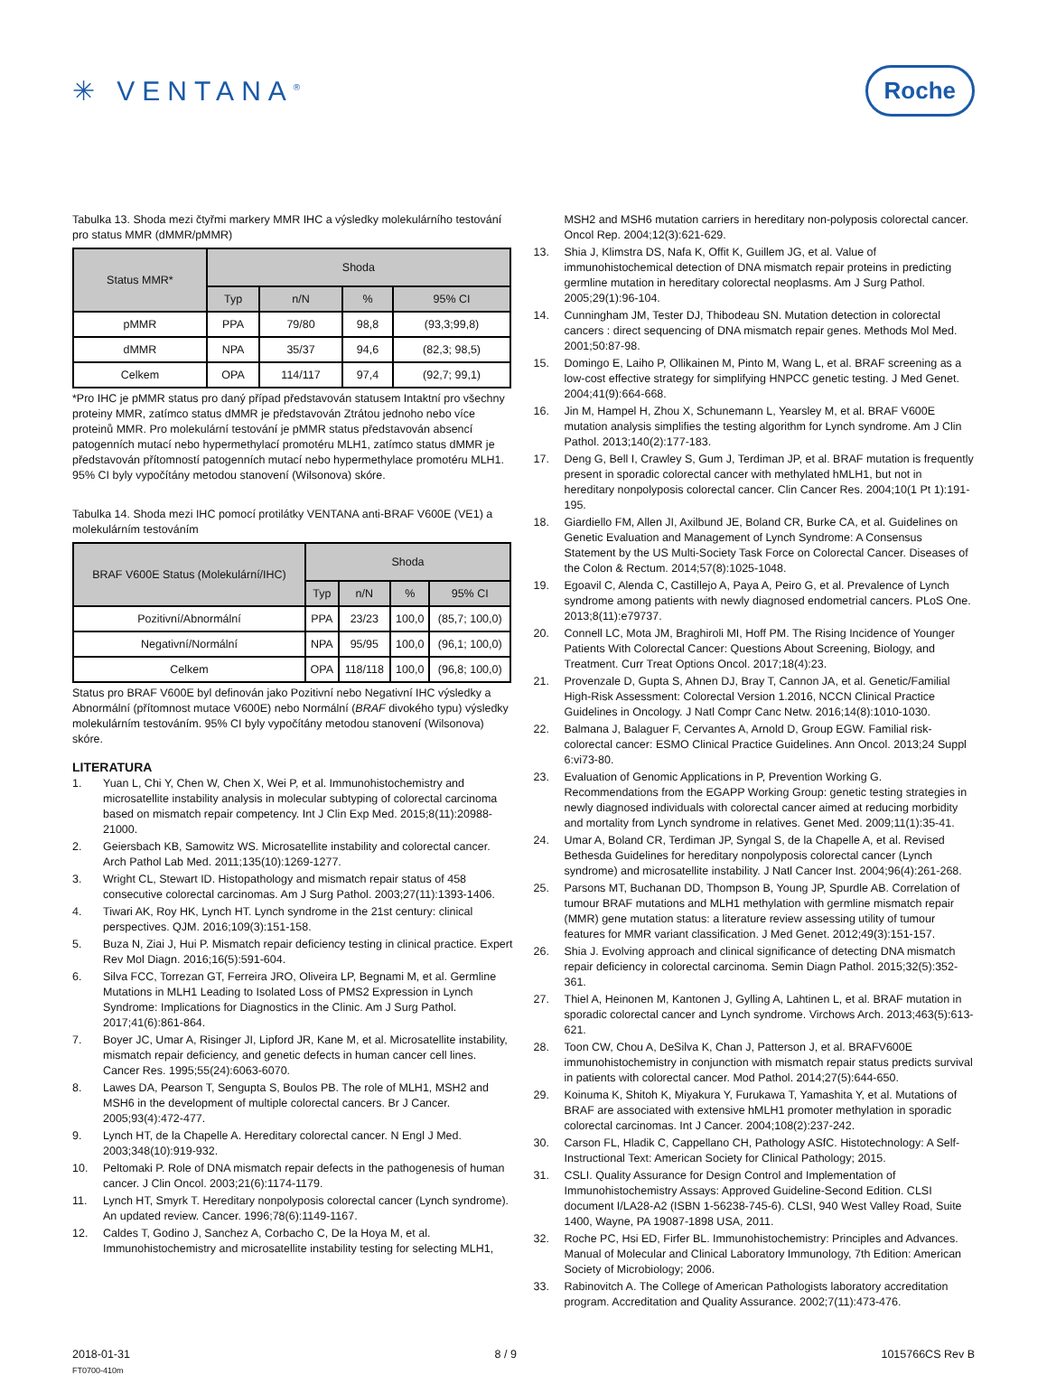✳ VENTANA<sup>®</sup>
Roche
Tabulka 13. Shoda mezi čtyřmi markery MMR IHC a výsledky molekulárního testování pro status MMR (dMMR/pMMR)
| Status MMR* | Shoda | | | |
| --- | --- | --- | --- | --- |
| | Typ | n/N | % | 95% CI |
| pMMR | PPA | 79/80 | 98,8 | (93,3;99,8) |
| dMMR | NPA | 35/37 | 94,6 | (82,3; 98,5) |
| Celkem | OPA | 114/117 | 97,4 | (92,7; 99,1) |
*Pro IHC je pMMR status pro daný případ představován statusem Intaktní pro všechny proteiny MMR, zatímco status dMMR je představován Ztrátou jednoho nebo více proteinů MMR. Pro molekulární testování je pMMR status představován absencí patogenních mutací nebo hypermethylací promotéru MLH1, zatímco status dMMR je představován přítomností patogenních mutací nebo hypermethylace promotéru MLH1. 95% CI byly vypočítány metodou stanovení (Wilsonova) skóre.
Tabulka 14. Shoda mezi IHC pomocí protilátky VENTANA anti-BRAF V600E (VE1) a molekulárním testováním
| BRAF V600E Status (Molekulární/IHC) | Shoda | | | |
| --- | --- | --- | --- | --- |
| | Typ | n/N | % | 95% CI |
| Pozitivní/Abnormální | PPA | 23/23 | 100,0 | (85,7; 100,0) |
| Negativní/Normální | NPA | 95/95 | 100,0 | (96,1; 100,0) |
| Celkem | OPA | 118/118 | 100,0 | (96,8; 100,0) |
Status pro BRAF V600E byl definován jako Pozitivní nebo Negativní IHC výsledky a Abnormální (přítomnost mutace V600E) nebo Normální (BRAF divokého typu) výsledky molekulárním testováním. 95% CI byly vypočítány metodou stanovení (Wilsonova) skóre.
LITERATURA
1. Yuan L, Chi Y, Chen W, Chen X, Wei P, et al. Immunohistochemistry and microsatellite instability analysis in molecular subtyping of colorectal carcinoma based on mismatch repair competency. Int J Clin Exp Med. 2015;8(11):20988-21000.
2. Geiersbach KB, Samowitz WS. Microsatellite instability and colorectal cancer. Arch Pathol Lab Med. 2011;135(10):1269-1277.
3. Wright CL, Stewart ID. Histopathology and mismatch repair status of 458 consecutive colorectal carcinomas. Am J Surg Pathol. 2003;27(11):1393-1406.
4. Tiwari AK, Roy HK, Lynch HT. Lynch syndrome in the 21st century: clinical perspectives. QJM. 2016;109(3):151-158.
5. Buza N, Ziai J, Hui P. Mismatch repair deficiency testing in clinical practice. Expert Rev Mol Diagn. 2016;16(5):591-604.
6. Silva FCC, Torrezan GT, Ferreira JRO, Oliveira LP, Begnami M, et al. Germline Mutations in MLH1 Leading to Isolated Loss of PMS2 Expression in Lynch Syndrome: Implications for Diagnostics in the Clinic. Am J Surg Pathol. 2017;41(6):861-864.
7. Boyer JC, Umar A, Risinger JI, Lipford JR, Kane M, et al. Microsatellite instability, mismatch repair deficiency, and genetic defects in human cancer cell lines. Cancer Res. 1995;55(24):6063-6070.
8. Lawes DA, Pearson T, Sengupta S, Boulos PB. The role of MLH1, MSH2 and MSH6 in the development of multiple colorectal cancers. Br J Cancer. 2005;93(4):472-477.
9. Lynch HT, de la Chapelle A. Hereditary colorectal cancer. N Engl J Med. 2003;348(10):919-932.
10. Peltomaki P. Role of DNA mismatch repair defects in the pathogenesis of human cancer. J Clin Oncol. 2003;21(6):1174-1179.
11. Lynch HT, Smyrk T. Hereditary nonpolyposis colorectal cancer (Lynch syndrome). An updated review. Cancer. 1996;78(6):1149-1167.
12. Caldes T, Godino J, Sanchez A, Corbacho C, De la Hoya M, et al. Immunohistochemistry and microsatellite instability testing for selecting MLH1,
MSH2 and MSH6 mutation carriers in hereditary non-polyposis colorectal cancer. Oncol Rep. 2004;12(3):621-629.
13. Shia J, Klimstra DS, Nafa K, Offit K, Guillem JG, et al. Value of immunohistochemical detection of DNA mismatch repair proteins in predicting germline mutation in hereditary colorectal neoplasms. Am J Surg Pathol. 2005;29(1):96-104.
14. Cunningham JM, Tester DJ, Thibodeau SN. Mutation detection in colorectal cancers : direct sequencing of DNA mismatch repair genes. Methods Mol Med. 2001;50:87-98.
15. Domingo E, Laiho P, Ollikainen M, Pinto M, Wang L, et al. BRAF screening as a low-cost effective strategy for simplifying HNPCC genetic testing. J Med Genet. 2004;41(9):664-668.
16. Jin M, Hampel H, Zhou X, Schunemann L, Yearsley M, et al. BRAF V600E mutation analysis simplifies the testing algorithm for Lynch syndrome. Am J Clin Pathol. 2013;140(2):177-183.
17. Deng G, Bell I, Crawley S, Gum J, Terdiman JP, et al. BRAF mutation is frequently present in sporadic colorectal cancer with methylated hMLH1, but not in hereditary nonpolyposis colorectal cancer. Clin Cancer Res. 2004;10(1 Pt 1):191-195.
18. Giardiello FM, Allen JI, Axilbund JE, Boland CR, Burke CA, et al. Guidelines on Genetic Evaluation and Management of Lynch Syndrome: A Consensus Statement by the US Multi-Society Task Force on Colorectal Cancer. Diseases of the Colon & Rectum. 2014;57(8):1025-1048.
19. Egoavil C, Alenda C, Castillejo A, Paya A, Peiro G, et al. Prevalence of Lynch syndrome among patients with newly diagnosed endometrial cancers. PLoS One. 2013;8(11):e79737.
20. Connell LC, Mota JM, Braghiroli MI, Hoff PM. The Rising Incidence of Younger Patients With Colorectal Cancer: Questions About Screening, Biology, and Treatment. Curr Treat Options Oncol. 2017;18(4):23.
21. Provenzale D, Gupta S, Ahnen DJ, Bray T, Cannon JA, et al. Genetic/Familial High-Risk Assessment: Colorectal Version 1.2016, NCCN Clinical Practice Guidelines in Oncology. J Natl Compr Canc Netw. 2016;14(8):1010-1030.
22. Balmana J, Balaguer F, Cervantes A, Arnold D, Group EGW. Familial risk-colorectal cancer: ESMO Clinical Practice Guidelines. Ann Oncol. 2013;24 Suppl 6:vi73-80.
23. Evaluation of Genomic Applications in P, Prevention Working G. Recommendations from the EGAPP Working Group: genetic testing strategies in newly diagnosed individuals with colorectal cancer aimed at reducing morbidity and mortality from Lynch syndrome in relatives. Genet Med. 2009;11(1):35-41.
24. Umar A, Boland CR, Terdiman JP, Syngal S, de la Chapelle A, et al. Revised Bethesda Guidelines for hereditary nonpolyposis colorectal cancer (Lynch syndrome) and microsatellite instability. J Natl Cancer Inst. 2004;96(4):261-268.
25. Parsons MT, Buchanan DD, Thompson B, Young JP, Spurdle AB. Correlation of tumour BRAF mutations and MLH1 methylation with germline mismatch repair (MMR) gene mutation status: a literature review assessing utility of tumour features for MMR variant classification. J Med Genet. 2012;49(3):151-157.
26. Shia J. Evolving approach and clinical significance of detecting DNA mismatch repair deficiency in colorectal carcinoma. Semin Diagn Pathol. 2015;32(5):352-361.
27. Thiel A, Heinonen M, Kantonen J, Gylling A, Lahtinen L, et al. BRAF mutation in sporadic colorectal cancer and Lynch syndrome. Virchows Arch. 2013;463(5):613-621.
28. Toon CW, Chou A, DeSilva K, Chan J, Patterson J, et al. BRAFV600E immunohistochemistry in conjunction with mismatch repair status predicts survival in patients with colorectal cancer. Mod Pathol. 2014;27(5):644-650.
29. Koinuma K, Shitoh K, Miyakura Y, Furukawa T, Yamashita Y, et al. Mutations of BRAF are associated with extensive hMLH1 promoter methylation in sporadic colorectal carcinomas. Int J Cancer. 2004;108(2):237-242.
30. Carson FL, Hladik C, Cappellano CH, Pathology ASfC. Histotechnology: A Self-Instructional Text: American Society for Clinical Pathology; 2015.
31. CSLI. Quality Assurance for Design Control and Implementation of Immunohistochemistry Assays: Approved Guideline-Second Edition. CLSI document I/LA28-A2 (ISBN 1-56238-745-6). CLSI, 940 West Valley Road, Suite 1400, Wayne, PA 19087-1898 USA, 2011.
32. Roche PC, Hsi ED, Firfer BL. Immunohistochemistry: Principles and Advances. Manual of Molecular and Clinical Laboratory Immunology, 7th Edition: American Society of Microbiology; 2006.
33. Rabinovitch A. The College of American Pathologists laboratory accreditation program. Accreditation and Quality Assurance. 2002;7(11):473-476.
2018-01-31 8 / 9 1015766CS Rev B
FT0700-410m